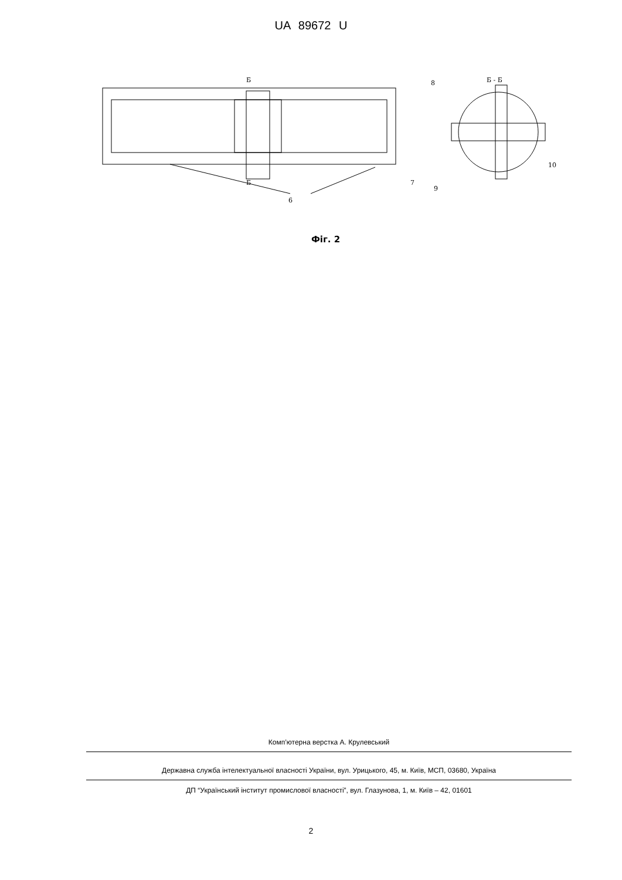UA 89672 U
Б
Б
6
Б - Б
8
7
9
10
Фіг. 2
Комп’ютерна верстка А. Крулевський
Державна служба інтелектуальної власності України, вул. Урицького, 45, м. Київ, МСП, 03680, Україна
ДП “Український інститут промислової власності”, вул. Глазунова, 1, м. Київ – 42, 01601
2